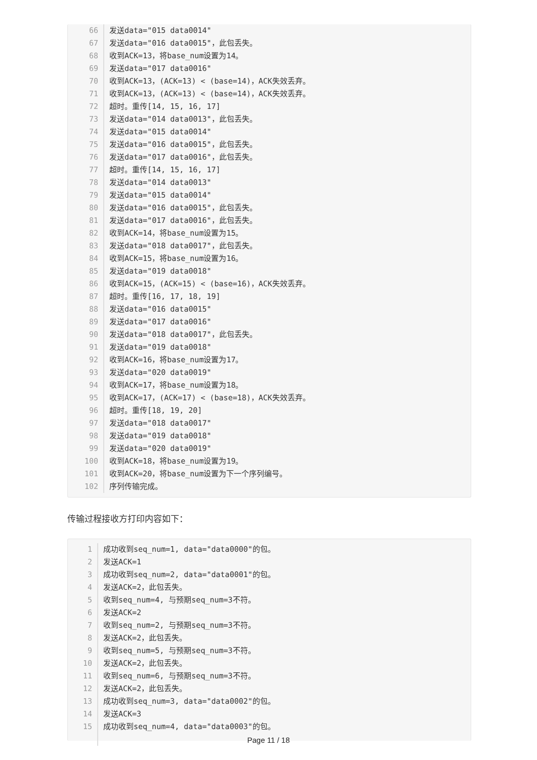66 发送data="015 data0014"
67 发送data="016 data0015"，此包丢失。
68 收到ACK=13，将base_num设置为14。
69 发送data="017 data0016"
70 收到ACK=13，(ACK=13) < (base=14)，ACK失效丢弃。
71 收到ACK=13，(ACK=13) < (base=14)，ACK失效丢弃。
72 超时。重传[14, 15, 16, 17]
73 发送data="014 data0013"，此包丢失。
74 发送data="015 data0014"
75 发送data="016 data0015"，此包丢失。
76 发送data="017 data0016"，此包丢失。
77 超时。重传[14, 15, 16, 17]
78 发送data="014 data0013"
79 发送data="015 data0014"
80 发送data="016 data0015"，此包丢失。
81 发送data="017 data0016"，此包丢失。
82 收到ACK=14，将base_num设置为15。
83 发送data="018 data0017"，此包丢失。
84 收到ACK=15，将base_num设置为16。
85 发送data="019 data0018"
86 收到ACK=15，(ACK=15) < (base=16)，ACK失效丢弃。
87 超时。重传[16, 17, 18, 19]
88 发送data="016 data0015"
89 发送data="017 data0016"
90 发送data="018 data0017"，此包丢失。
91 发送data="019 data0018"
92 收到ACK=16，将base_num设置为17。
93 发送data="020 data0019"
94 收到ACK=17，将base_num设置为18。
95 收到ACK=17，(ACK=17) < (base=18)，ACK失效丢弃。
96 超时。重传[18, 19, 20]
97 发送data="018 data0017"
98 发送data="019 data0018"
99 发送data="020 data0019"
100 收到ACK=18，将base_num设置为19。
101 收到ACK=20，将base_num设置为下一个序列编号。
102 序列传输完成。
传输过程接收方打印内容如下：
1 成功收到seq_num=1, data="data0000"的包。
2 发送ACK=1
3 成功收到seq_num=2, data="data0001"的包。
4 发送ACK=2，此包丢失。
5 收到seq_num=4, 与预期seq_num=3不符。
6 发送ACK=2
7 收到seq_num=2, 与预期seq_num=3不符。
8 发送ACK=2，此包丢失。
9 收到seq_num=5, 与预期seq_num=3不符。
10 发送ACK=2，此包丢失。
11 收到seq_num=6, 与预期seq_num=3不符。
12 发送ACK=2，此包丢失。
13 成功收到seq_num=3, data="data0002"的包。
14 发送ACK=3
15 成功收到seq_num=4, data="data0003"的包。
Page 11 / 18